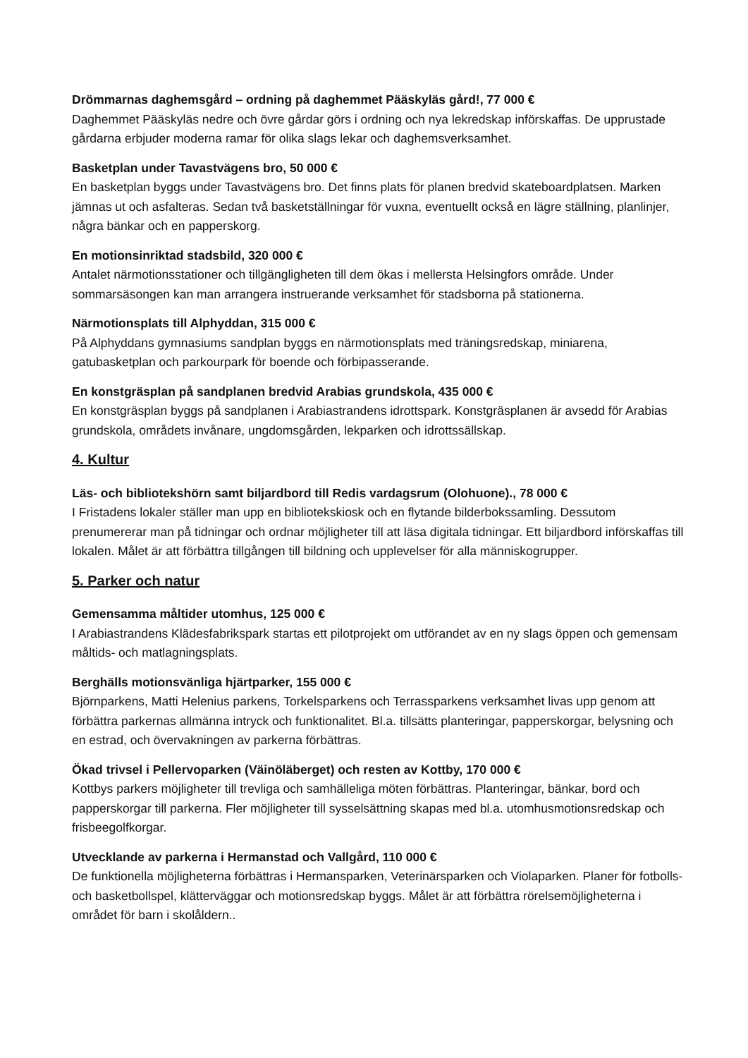Drömmarnas daghemsgård – ordning på daghemmet Pääskyläs gård!, 77 000 €
Daghemmet Pääskyläs nedre och övre gårdar görs i ordning och nya lekredskap införskaffas. De upprustade gårdarna erbjuder moderna ramar för olika slags lekar och daghemsverksamhet.
Basketplan under Tavastvägens bro, 50 000 €
En basketplan byggs under Tavastvägens bro. Det finns plats för planen bredvid skateboardplatsen. Marken jämnas ut och asfalteras. Sedan två basketställningar för vuxna, eventuellt också en lägre ställning, planlinjer, några bänkar och en papperskorg.
En motionsinriktad stadsbild, 320 000 €
Antalet närmotionsstationer och tillgängligheten till dem ökas i mellersta Helsingfors område. Under sommarsäsongen kan man arrangera instruerande verksamhet för stadsborna på stationerna.
Närmotionsplats till Alphyddan, 315 000 €
På Alphyddans gymnasiums sandplan byggs en närmotionsplats med träningsredskap, miniarena, gatubasketplan och parkourpark för boende och förbipasserande.
En konstgräsplan på sandplanen bredvid Arabias grundskola, 435 000 €
En konstgräsplan byggs på sandplanen i Arabiastrandens idrottspark. Konstgräsplanen är avsedd för Arabias grundskola, områdets invånare, ungdomsgården, lekparken och idrottssällskap.
4. Kultur
Läs- och bibliotekshörn samt biljardbord till Redis vardagsrum (Olohuone)., 78 000 €
I Fristadens lokaler ställer man upp en bibliotekskiosk och en flytande bilderbokssamling. Dessutom prenumererar man på tidningar och ordnar möjligheter till att läsa digitala tidningar. Ett biljardbord införskaffas till lokalen. Målet är att förbättra tillgången till bildning och upplevelser för alla människogrupper.
5. Parker och natur
Gemensamma måltider utomhus, 125 000 €
I Arabiastrandens Klädesfabrikspark startas ett pilotprojekt om utförandet av en ny slags öppen och gemensam måltids- och matlagningsplats.
Berghälls motionsvänliga hjärtparker, 155 000 €
Björnparkens, Matti Helenius parkens, Torkelsparkens och Terrassparkens verksamhet livas upp genom att förbättra parkernas allmänna intryck och funktionalitet. Bl.a. tillsätts planteringar, papperskorgar, belysning och en estrad, och övervakningen av parkerna förbättras.
Ökad trivsel i Pellervoparken (Väinöläberget) och resten av Kottby, 170 000 €
Kottbys parkers möjligheter till trevliga och samhälleliga möten förbättras. Planteringar, bänkar, bord och papperskorgar till parkerna. Fler möjligheter till sysselsättning skapas med bl.a. utomhusmotionsredskap och frisbeegolfkorgar.
Utvecklande av parkerna i Hermanstad och Vallgård, 110 000 €
De funktionella möjligheterna förbättras i Hermansparken, Veterinärsparken och Violaparken. Planer för fotbolls- och basketbollspel, klätterväggar och motionsredskap byggs. Målet är att förbättra rörelsemöjligheterna i området för barn i skolåldern..